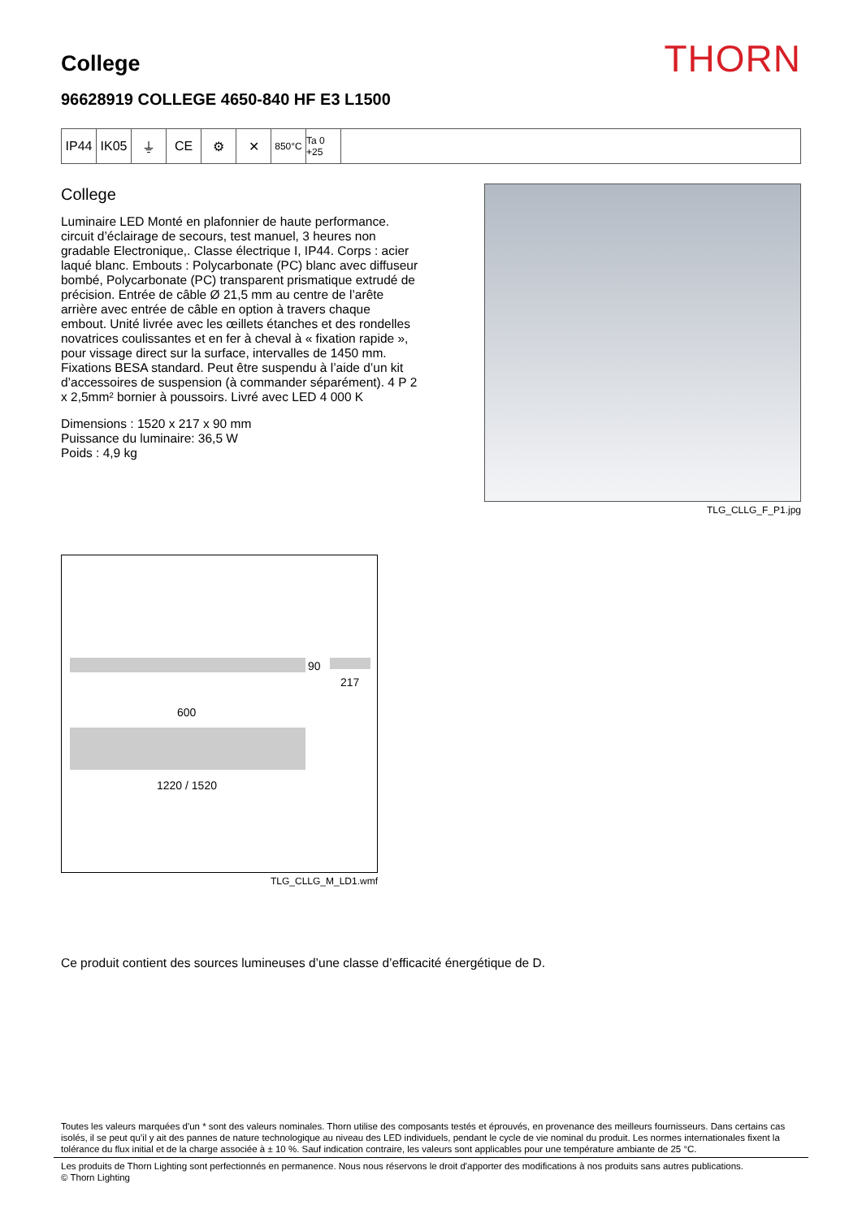College
THORN
96628919 COLLEGE 4650-840 HF E3 L1500
IP44 IK05 ⏚ CE ⚙ ✕
850°C Ta 0 +25
College
Luminaire LED Monté en plafonnier de haute performance. circuit d’éclairage de secours, test manuel, 3 heures non gradable Electronique,. Classe électrique I, IP44. Corps : acier laqué blanc. Embouts : Polycarbonate (PC) blanc avec diffuseur bombé, Polycarbonate (PC) transparent prismatique extrudé de précision. Entrée de câble Ø 21,5 mm au centre de l’arête arrière avec entrée de câble en option à travers chaque embout. Unité livrée avec les œillets étanches et des rondelles novatrices coulissantes et en fer à cheval à « fixation rapide », pour vissage direct sur la surface, intervalles de 1450 mm. Fixations BESA standard. Peut être suspendu à l’aide d’un kit d’accessoires de suspension (à commander séparément). 4 P 2 x 2,5mm² bornier à poussoirs. Livré avec LED 4 000 K
Dimensions : 1520 x 217 x 90 mm
Puissance du luminaire: 36,5 W
Poids : 4,9 kg
TLG_CLLG_F_P1.jpg
90
217
600
1220 / 1520
TLG_CLLG_M_LD1.wmf
Ce produit contient des sources lumineuses d’une classe d’efficacité énergétique de D.
Toutes les valeurs marquées d'un * sont des valeurs nominales. Thorn utilise des composants testés et éprouvés, en provenance des meilleurs fournisseurs. Dans certains cas isolés, il se peut qu’il y ait des pannes de nature technologique au niveau des LED individuels, pendant le cycle de vie nominal du produit. Les normes internationales fixent la tolérance du flux initial et de la charge associée à ± 10 %. Sauf indication contraire, les valeurs sont applicables pour une température ambiante de 25 °C.
Les produits de Thorn Lighting sont perfectionnés en permanence. Nous nous réservons le droit d'apporter des modifications à nos produits sans autres publications.
© Thorn Lighting